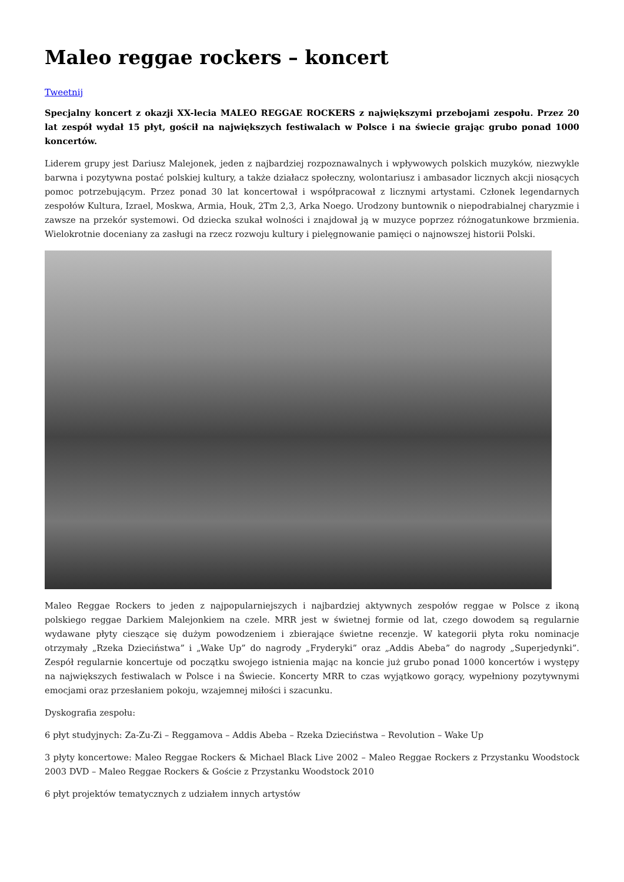Maleo reggae rockers – koncert
Tweetnij
Specjalny koncert z okazji XX-lecia MALEO REGGAE ROCKERS z największymi przebojami zespołu. Przez 20 lat zespół wydał 15 płyt, gościł na największych festiwalach w Polsce i na świecie grając grubo ponad 1000 koncertów.
Liderem grupy jest Dariusz Malejonek, jeden z najbardziej rozpoznawalnych i wpływowych polskich muzyków, niezwykle barwna i pozytywna postać polskiej kultury, a także działacz społeczny, wolontariusz i ambasador licznych akcji niosących pomoc potrzebującym. Przez ponad 30 lat koncertował i współpracował z licznymi artystami. Członek legendarnych zespołów Kultura, Izrael, Moskwa, Armia, Houk, 2Tm 2,3, Arka Noego. Urodzony buntownik o niepodrabialnej charyzmie i zawsze na przekór systemowi. Od dziecka szukał wolności i znajdował ją w muzyce poprzez różnogatunkowe brzmienia. Wielokrotnie doceniany za zasługi na rzecz rozwoju kultury i pielęgnowanie pamięci o najnowszej historii Polski.
Maleo Reggae Rockers to jeden z najpopularniejszych i najbardziej aktywnych zespołów reggae w Polsce z ikoną polskiego reggae Darkiem Malejonkiem na czele. MRR jest w świetnej formie od lat, czego dowodem są regularnie wydawane płyty cieszące się dużym powodzeniem i zbierające świetne recenzje. W kategorii płyta roku nominacje otrzymały „Rzeka Dzieciństwa” i „Wake Up” do nagrody „Fryderyki” oraz „Addis Abeba” do nagrody „Superjedynki”. Zespół regularnie koncertuje od początku swojego istnienia mając na koncie już grubo ponad 1000 koncertów i występy na największych festiwalach w Polsce i na Świecie. Koncerty MRR to czas wyjątkowo gorący, wypełniony pozytywnymi emocjami oraz przesłaniem pokoju, wzajemnej miłości i szacunku.
Dyskografia zespołu:
6 płyt studyjnych: Za-Zu-Zi – Reggamova – Addis Abeba – Rzeka Dzieciństwa – Revolution – Wake Up
3 płyty koncertowe: Maleo Reggae Rockers & Michael Black Live 2002 – Maleo Reggae Rockers z Przystanku Woodstock 2003 DVD – Maleo Reggae Rockers & Goście z Przystanku Woodstock 2010
6 płyt projektów tematycznych z udziałem innych artystów